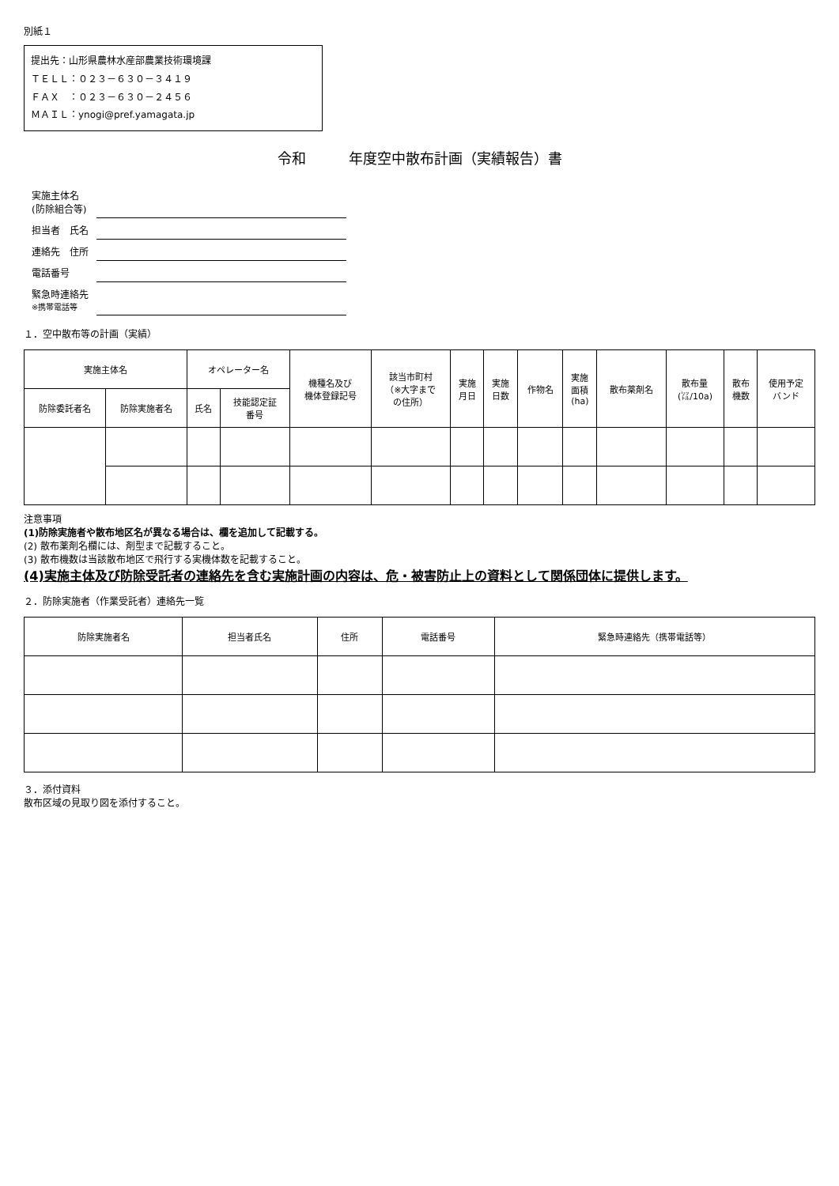別紙１
提出先：山形県農林水産部農業技術環境課
ＴＥＬＬ：０２３－６３０－３４１９
ＦＡＸ　：０２３－６３０－２４５６
ＭＡＩＬ：ynogi@pref.yamagata.jp
令和　　　年度空中散布計画（実績報告）書
| 実施主体名 (防除組合等) | |
| 担当者 氏名 | |
| 連絡先 住所 | |
| 電話番号 | |
| 緊急時連絡先 ※携帯電話等 | |
１．空中散布等の計画（実績）
| 実施主体名 | | オペレーター名 | | 機種名及び 機体登録記号 | 該当市町村 （※大字まで の住所） | 実施 月日 | 実施 日数 | 作物名 | 実施 面積 (ha) | 散布薬剤名 | 散布量 (㍑/10a) | 散布 機数 | 使用予定 バンド |
| --- | --- | --- | --- | --- | --- | --- | --- | --- | --- | --- | --- | --- | --- |
| 防除委託者名 | 防除実施者名 | 氏名 | 技能認定証 番号 | | | | | | | | | | |
注意事項
(1)防除実施者や散布地区名が異なる場合は、欄を追加して記載する。
(2) 散布薬剤名欄には、剤型まで記載すること。
(3) 散布機数は当該散布地区で飛行する実機体数を記載すること。
(4)実施主体及び防除受託者の連絡先を含む実施計画の内容は、危・被害防止上の資料として関係団体に提供します。
２．防除実施者（作業受託者）連絡先一覧
| 防除実施者名 | 担当者氏名 | 住所 | 電話番号 | 緊急時連絡先（携帯電話等） |
| --- | --- | --- | --- | --- |
３．添付資料
散布区域の見取り図を添付すること。